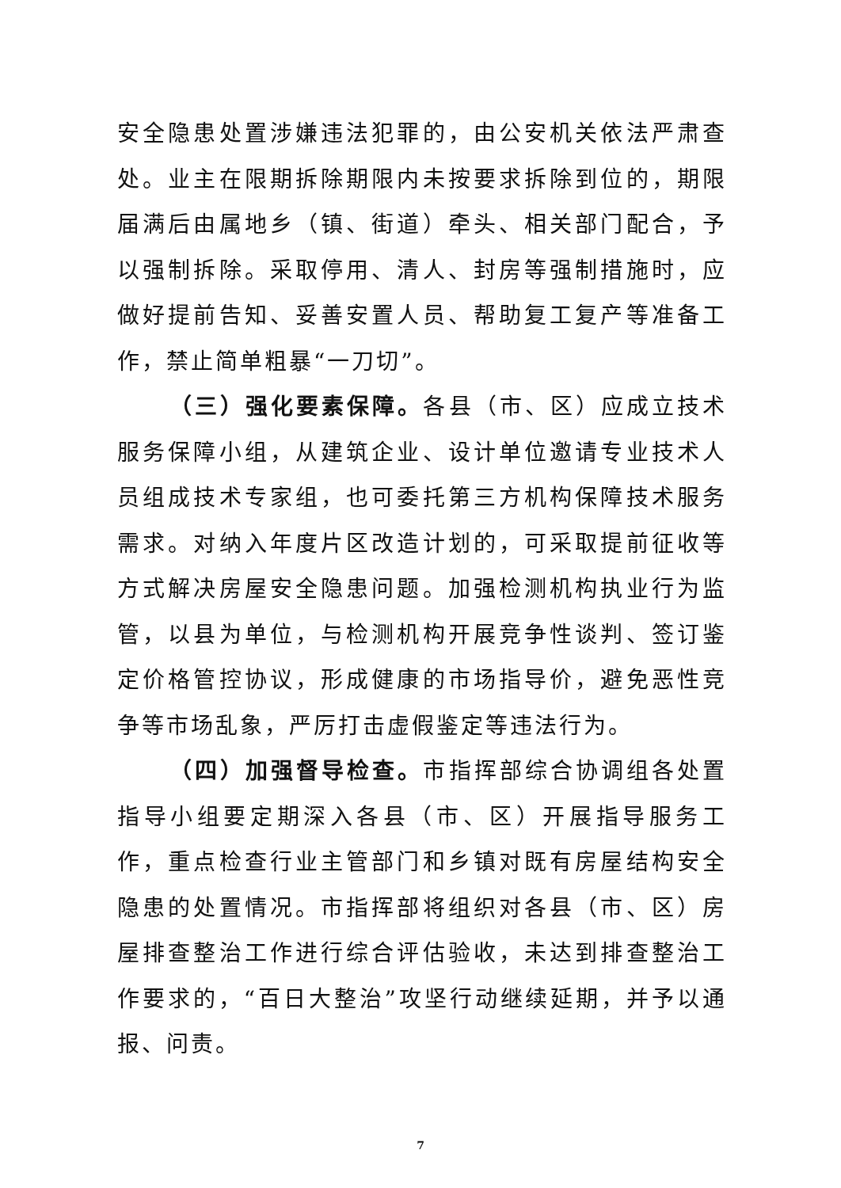安全隐患处置涉嫌违法犯罪的，由公安机关依法严肃查处。业主在限期拆除期限内未按要求拆除到位的，期限届满后由属地乡（镇、街道）牵头、相关部门配合，予以强制拆除。采取停用、清人、封房等强制措施时，应做好提前告知、妥善安置人员、帮助复工复产等准备工作，禁止简单粗暴“一刀切”。
（三）强化要素保障。各县（市、区）应成立技术服务保障小组，从建筑企业、设计单位邀请专业技术人员组成技术专家组，也可委托第三方机构保障技术服务需求。对纳入年度片区改造计划的，可采取提前征收等方式解决房屋安全隐患问题。加强检测机构执业行为监管，以县为单位，与检测机构开展竞争性谈判、签订鉴定价格管控协议，形成健康的市场指导价，避免恶性竞争等市场乱象，严厉打击虚假鉴定等违法行为。
（四）加强督导检查。市指挥部综合协调组各处置指导小组要定期深入各县（市、区）开展指导服务工作，重点检查行业主管部门和乡镇对既有房屋结构安全隐患的处置情况。市指挥部将组织对各县（市、区）房屋排查整治工作进行综合评估验收，未达到排查整治工作要求的，“百日大整治”攻坚行动继续延期，并予以通报、问责。
7